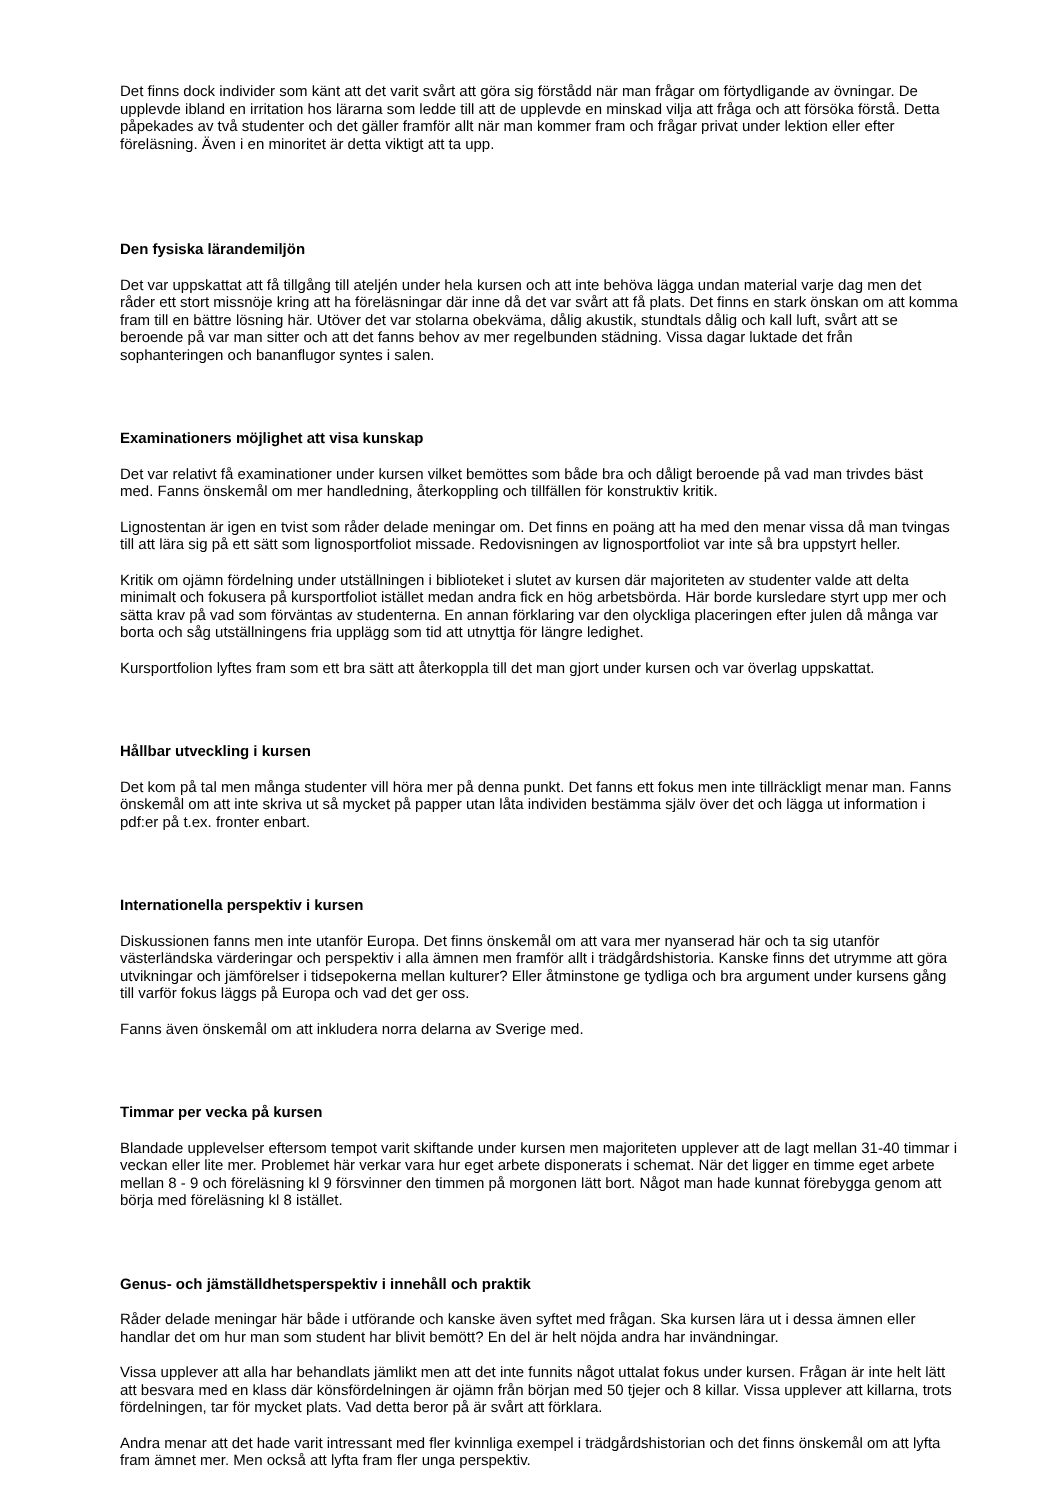Det finns dock individer som känt att det varit svårt att göra sig förstådd när man frågar om förtydligande av övningar. De upplevde ibland en irritation hos lärarna som ledde till att de upplevde en minskad vilja att fråga och att försöka förstå. Detta påpekades av två studenter och det gäller framför allt när man kommer fram och frågar privat under lektion eller efter föreläsning. Även i en minoritet är detta viktigt att ta upp.
Den fysiska lärandemiljön
Det var uppskattat att få tillgång till ateljén under hela kursen och att inte behöva lägga undan material varje dag men det råder ett stort missnöje kring att ha föreläsningar där inne då det var svårt att få plats. Det finns en stark önskan om att komma fram till en bättre lösning här. Utöver det var stolarna obekväma, dålig akustik, stundtals dålig och kall luft, svårt att se beroende på var man sitter och att det fanns behov av mer regelbunden städning. Vissa dagar luktade det från sophanteringen och bananflugor syntes i salen.
Examinationers möjlighet att visa kunskap
Det var relativt få examinationer under kursen vilket bemöttes som både bra och dåligt beroende på vad man trivdes bäst med. Fanns önskemål om mer handledning, återkoppling och tillfällen för konstruktiv kritik.
Lignostentan är igen en tvist som råder delade meningar om. Det finns en poäng att ha med den menar vissa då man tvingas till att lära sig på ett sätt som lignosportfoliot missade. Redovisningen av lignosportfoliot var inte så bra uppstyrt heller.
Kritik om ojämn fördelning under utställningen i biblioteket i slutet av kursen där majoriteten av studenter valde att delta minimalt och fokusera på kursportfoliot istället medan andra fick en hög arbetsbörda. Här borde kursledare styrt upp mer och sätta krav på vad som förväntas av studenterna. En annan förklaring var den olyckliga placeringen efter julen då många var borta och såg utställningens fria upplägg som tid att utnyttja för längre ledighet.
Kursportfolion lyftes fram som ett bra sätt att återkoppla till det man gjort under kursen och var överlag uppskattat.
Hållbar utveckling i kursen
Det kom på tal men många studenter vill höra mer på denna punkt. Det fanns ett fokus men inte tillräckligt menar man. Fanns önskemål om att inte skriva ut så mycket på papper utan låta individen bestämma själv över det och lägga ut information i pdf:er på t.ex. fronter enbart.
Internationella perspektiv i kursen
Diskussionen fanns men inte utanför Europa. Det finns önskemål om att vara mer nyanserad här och ta sig utanför västerländska värderingar och perspektiv i alla ämnen men framför allt i trädgårdshistoria. Kanske finns det utrymme att göra utvikningar och jämförelser i tidsepokerna mellan kulturer? Eller åtminstone ge tydliga och bra argument under kursens gång till varför fokus läggs på Europa och vad det ger oss.
Fanns även önskemål om att inkludera norra delarna av Sverige med.
Timmar per vecka på kursen
Blandade upplevelser eftersom tempot varit skiftande under kursen men majoriteten upplever att de lagt mellan 31-40 timmar i veckan eller lite mer. Problemet här verkar vara hur eget arbete disponerats i schemat. När det ligger en timme eget arbete mellan 8 - 9 och föreläsning kl 9 försvinner den timmen på morgonen lätt bort. Något man hade kunnat förebygga genom att börja med föreläsning kl 8 istället.
Genus- och jämställdhetsperspektiv i innehåll och praktik
Råder delade meningar här både i utförande och kanske även syftet med frågan. Ska kursen lära ut i dessa ämnen eller handlar det om hur man som student har blivit bemött? En del är helt nöjda andra har invändningar.
Vissa upplever att alla har behandlats jämlikt men att det inte funnits något uttalat fokus under kursen. Frågan är inte helt lätt att besvara med en klass där könsfördelningen är ojämn från början med 50 tjejer och 8 killar. Vissa upplever att killarna, trots fördelningen, tar för mycket plats. Vad detta beror på är svårt att förklara.
Andra menar att det hade varit intressant med fler kvinnliga exempel i trädgårdshistorian och det finns önskemål om att lyfta fram ämnet mer. Men också att lyfta fram fler unga perspektiv.